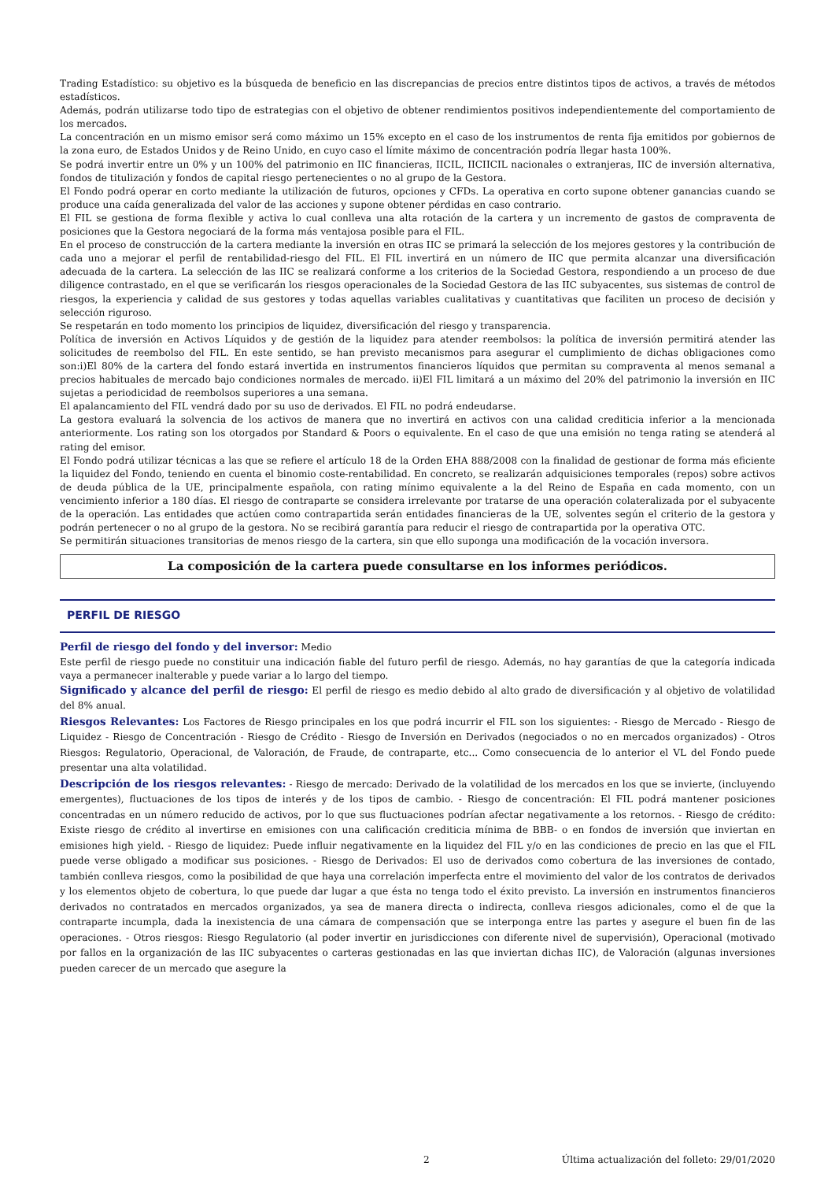Trading Estadístico: su objetivo es la búsqueda de beneficio en las discrepancias de precios entre distintos tipos de activos, a través de métodos estadísticos.
Además, podrán utilizarse todo tipo de estrategias con el objetivo de obtener rendimientos positivos independientemente del comportamiento de los mercados.
La concentración en un mismo emisor será como máximo un 15% excepto en el caso de los instrumentos de renta fija emitidos por gobiernos de la zona euro, de Estados Unidos y de Reino Unido, en cuyo caso el límite máximo de concentración podría llegar hasta 100%.
Se podrá invertir entre un 0% y un 100% del patrimonio en IIC financieras, IICIL, IICIICIL nacionales o extranjeras, IIC de inversión alternativa, fondos de titulización y fondos de capital riesgo pertenecientes o no al grupo de la Gestora.
El Fondo podrá operar en corto mediante la utilización de futuros, opciones y CFDs. La operativa en corto supone obtener ganancias cuando se produce una caída generalizada del valor de las acciones y supone obtener pérdidas en caso contrario.
El FIL se gestiona de forma flexible y activa lo cual conlleva una alta rotación de la cartera y un incremento de gastos de compraventa de posiciones que la Gestora negociará de la forma más ventajosa posible para el FIL.
En el proceso de construcción de la cartera mediante la inversión en otras IIC se primará la selección de los mejores gestores y la contribución de cada uno a mejorar el perfil de rentabilidad-riesgo del FIL. El FIL invertirá en un número de IIC que permita alcanzar una diversificación adecuada de la cartera. La selección de las IIC se realizará conforme a los criterios de la Sociedad Gestora, respondiendo a un proceso de due diligence contrastado, en el que se verificarán los riesgos operacionales de la Sociedad Gestora de las IIC subyacentes, sus sistemas de control de riesgos, la experiencia y calidad de sus gestores y todas aquellas variables cualitativas y cuantitativas que faciliten un proceso de decisión y selección riguroso.
Se respetarán en todo momento los principios de liquidez, diversificación del riesgo y transparencia.
Política de inversión en Activos Líquidos y de gestión de la liquidez para atender reembolsos: la política de inversión permitirá atender las solicitudes de reembolso del FIL. En este sentido, se han previsto mecanismos para asegurar el cumplimiento de dichas obligaciones como son:i)El 80% de la cartera del fondo estará invertida en instrumentos financieros líquidos que permitan su compraventa al menos semanal a precios habituales de mercado bajo condiciones normales de mercado. ii)El FIL limitará a un máximo del 20% del patrimonio la inversión en IIC sujetas a periodicidad de reembolsos superiores a una semana.
El apalancamiento del FIL vendrá dado por su uso de derivados. El FIL no podrá endeudarse.
La gestora evaluará la solvencia de los activos de manera que no invertirá en activos con una calidad crediticia inferior a la mencionada anteriormente. Los rating son los otorgados por Standard & Poors o equivalente. En el caso de que una emisión no tenga rating se atenderá al rating del emisor.
El Fondo podrá utilizar técnicas a las que se refiere el artículo 18 de la Orden EHA 888/2008 con la finalidad de gestionar de forma más eficiente la liquidez del Fondo, teniendo en cuenta el binomio coste-rentabilidad. En concreto, se realizarán adquisiciones temporales (repos) sobre activos de deuda pública de la UE, principalmente española, con rating mínimo equivalente a la del Reino de España en cada momento, con un vencimiento inferior a 180 días. El riesgo de contraparte se considera irrelevante por tratarse de una operación colateralizada por el subyacente de la operación. Las entidades que actúen como contrapartida serán entidades financieras de la UE, solventes según el criterio de la gestora y podrán pertenecer o no al grupo de la gestora. No se recibirá garantía para reducir el riesgo de contrapartida por la operativa OTC.
Se permitirán situaciones transitorias de menos riesgo de la cartera, sin que ello suponga una modificación de la vocación inversora.
La composición de la cartera puede consultarse en los informes periódicos.
PERFIL DE RIESGO
Perfil de riesgo del fondo y del inversor: Medio
Este perfil de riesgo puede no constituir una indicación fiable del futuro perfil de riesgo. Además, no hay garantías de que la categoría indicada vaya a permanecer inalterable y puede variar a lo largo del tiempo.
Significado y alcance del perfil de riesgo: El perfil de riesgo es medio debido al alto grado de diversificación y al objetivo de volatilidad del 8% anual.
Riesgos Relevantes: Los Factores de Riesgo principales en los que podrá incurrir el FIL son los siguientes: - Riesgo de Mercado - Riesgo de Liquidez - Riesgo de Concentración - Riesgo de Crédito - Riesgo de Inversión en Derivados (negociados o no en mercados organizados) - Otros Riesgos: Regulatorio, Operacional, de Valoración, de Fraude, de contraparte, etc... Como consecuencia de lo anterior el VL del Fondo puede presentar una alta volatilidad.
Descripción de los riesgos relevantes: - Riesgo de mercado: Derivado de la volatilidad de los mercados en los que se invierte, (incluyendo emergentes), fluctuaciones de los tipos de interés y de los tipos de cambio. - Riesgo de concentración: El FIL podrá mantener posiciones concentradas en un número reducido de activos, por lo que sus fluctuaciones podrían afectar negativamente a los retornos. - Riesgo de crédito: Existe riesgo de crédito al invertirse en emisiones con una calificación crediticia mínima de BBB- o en fondos de inversión que inviertan en emisiones high yield. - Riesgo de liquidez: Puede influir negativamente en la liquidez del FIL y/o en las condiciones de precio en las que el FIL puede verse obligado a modificar sus posiciones. - Riesgo de Derivados: El uso de derivados como cobertura de las inversiones de contado, también conlleva riesgos, como la posibilidad de que haya una correlación imperfecta entre el movimiento del valor de los contratos de derivados y los elementos objeto de cobertura, lo que puede dar lugar a que ésta no tenga todo el éxito previsto. La inversión en instrumentos financieros derivados no contratados en mercados organizados, ya sea de manera directa o indirecta, conlleva riesgos adicionales, como el de que la contraparte incumpla, dada la inexistencia de una cámara de compensación que se interponga entre las partes y asegure el buen fin de las operaciones. - Otros riesgos: Riesgo Regulatorio (al poder invertir en jurisdicciones con diferente nivel de supervisión), Operacional (motivado por fallos en la organización de las IIC subyacentes o carteras gestionadas en las que inviertan dichas IIC), de Valoración (algunas inversiones pueden carecer de un mercado que asegure la
2 Última actualización del folleto: 29/01/2020